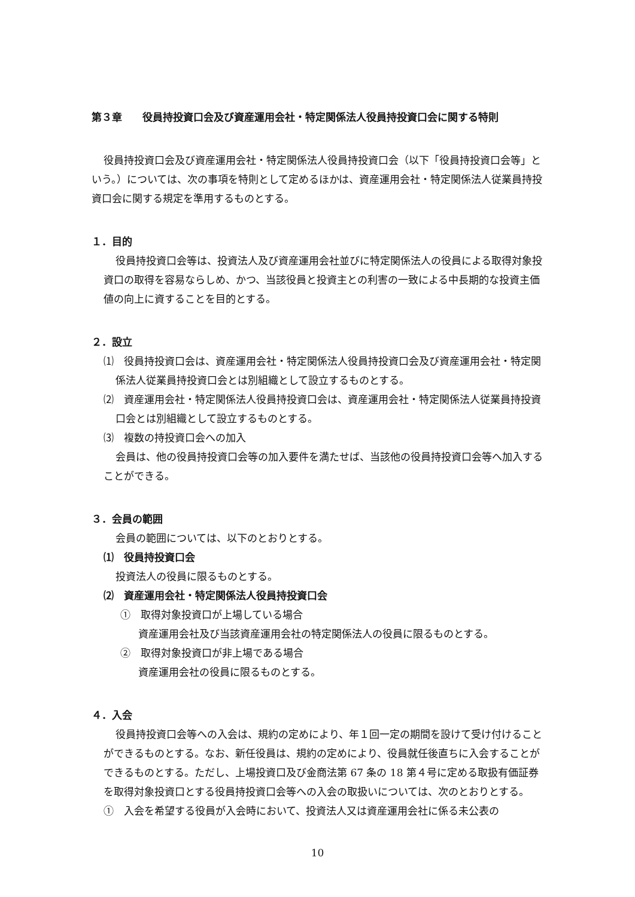第３章　　役員持投資口会及び資産運用会社・特定関係法人役員持投資口会に関する特則
役員持投資口会及び資産運用会社・特定関係法人役員持投資口会（以下「役員持投資口会等」という。）については、次の事項を特則として定めるほかは、資産運用会社・特定関係法人従業員持投資口会に関する規定を準用するものとする。
１．目的
役員持投資口会等は、投資法人及び資産運用会社並びに特定関係法人の役員による取得対象投資口の取得を容易ならしめ、かつ、当該役員と投資主との利害の一致による中長期的な投資主価値の向上に資することを目的とする。
２．設立
⑴　役員持投資口会は、資産運用会社・特定関係法人役員持投資口会及び資産運用会社・特定関係法人従業員持投資口会とは別組織として設立するものとする。
⑵　資産運用会社・特定関係法人役員持投資口会は、資産運用会社・特定関係法人従業員持投資口会とは別組織として設立するものとする。
⑶　複数の持投資口会への加入
会員は、他の役員持投資口会等の加入要件を満たせば、当該他の役員持投資口会等へ加入することができる。
３．会員の範囲
会員の範囲については、以下のとおりとする。
⑴　役員持投資口会
投資法人の役員に限るものとする。
⑵　資産運用会社・特定関係法人役員持投資口会
①　取得対象投資口が上場している場合
資産運用会社及び当該資産運用会社の特定関係法人の役員に限るものとする。
②　取得対象投資口が非上場である場合
資産運用会社の役員に限るものとする。
４．入会
役員持投資口会等への入会は、規約の定めにより、年１回一定の期間を設けて受け付けることができるものとする。なお、新任役員は、規約の定めにより、役員就任後直ちに入会することができるものとする。ただし、上場投資口及び金商法第 67 条の 18 第４号に定める取扱有価証券を取得対象投資口とする役員持投資口会等への入会の取扱いについては、次のとおりとする。
①　入会を希望する役員が入会時において、投資法人又は資産運用会社に係る未公表の
10